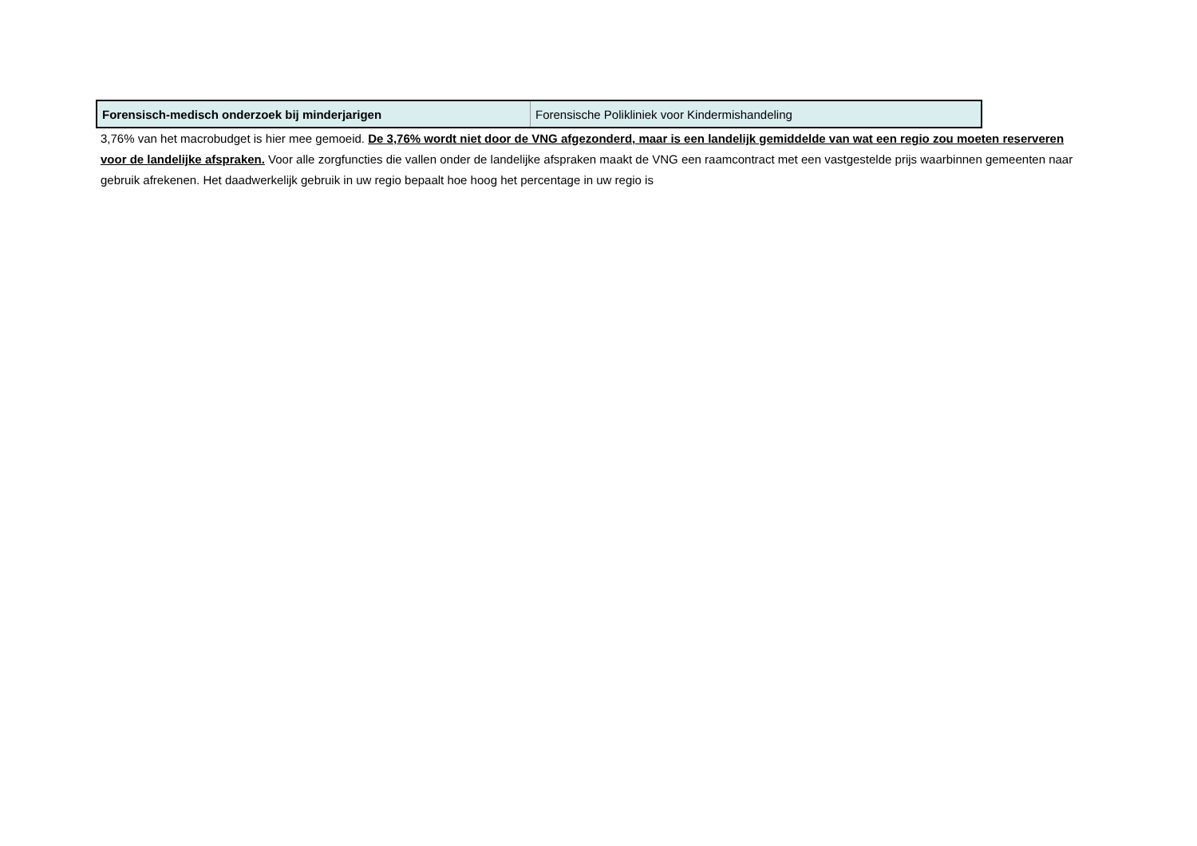| Forensisch-medisch onderzoek bij minderjarigen | Forensische Polikliniek voor Kindermishandeling |
3,76% van het macrobudget is hier mee gemoeid. De 3,76% wordt niet door de VNG afgezonderd, maar is een landelijk gemiddelde van wat een regio zou moeten reserveren voor de landelijke afspraken. Voor alle zorgfuncties die vallen onder de landelijke afspraken maakt de VNG een raamcontract met een vastgestelde prijs waarbinnen gemeenten naar gebruik afrekenen. Het daadwerkelijk gebruik in uw regio bepaalt hoe hoog het percentage in uw regio is